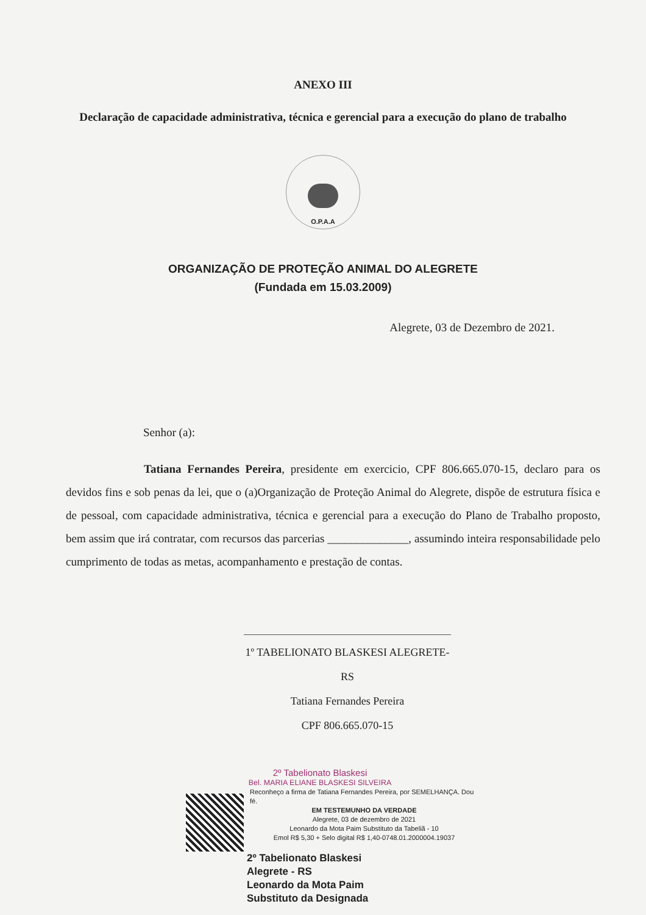ANEXO III
Declaração de capacidade administrativa, técnica e gerencial para a execução do plano de trabalho
O.P.A.A
ORGANIZAÇÃO DE PROTEÇÃO ANIMAL DO ALEGRETE
(Fundada em 15.03.2009)
Alegrete, 03 de Dezembro de 2021.
Senhor (a):
Tatiana Fernandes Pereira, presidente em exercicio, CPF 806.665.070-15, declaro para os devidos fins e sob penas da lei, que o (a)Organização de Proteção Animal do Alegrete, dispõe de estrutura física e de pessoal, com capacidade administrativa, técnica e gerencial para a execução do Plano de Trabalho proposto, bem assim que irá contratar, com recursos das parcerias ______________, assumindo inteira responsabilidade pelo cumprimento de todas as metas, acompanhamento e prestação de contas.
1º TABELIONATO BLASKESI ALEGRETE-RS
Tatiana Fernandes Pereira
CPF 806.665.070-15
2º Tabelionato Blaskesi
Bel. MARIA ELIANE BLASKESI SILVEIRA
Reconheço a firma de Tatiana Fernandes Pereira, por SEMELHANÇA. Dou fé.
EM TESTEMUNHO DA VERDADE
Alegrete, 03 de dezembro de 2021
Leonardo da Mota Paim Substituto da Tabeliã - 10
Emol R$ 5,30 + Selo digital R$ 1,40-0748.01.2000004.19037
2º Tabelionato Blaskesi
Alegrete - RS
Leonardo da Mota Paim
Substituto da Designada